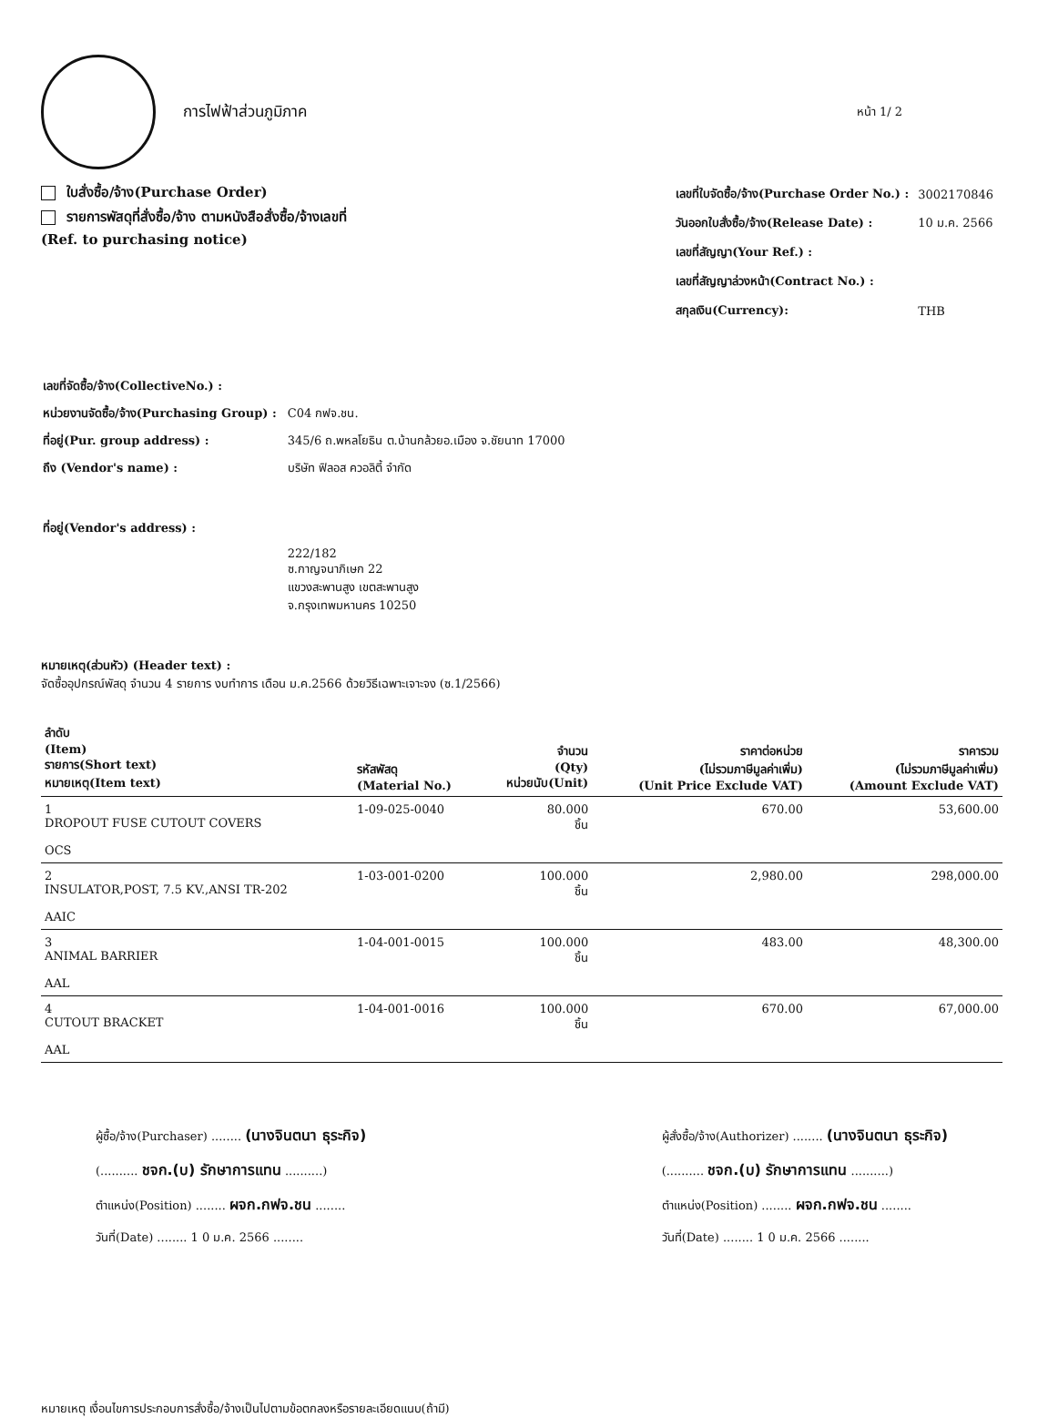การไฟฟ้าส่วนภูมิภาค
หน้า 1/ 2
ใบสั่งซื้อ/จ้าง(Purchase Order)
รายการพัสดุที่สั่งซื้อ/จ้าง ตามหนังสือสั่งซื้อ/จ้างเลขที่
(Ref. to purchasing notice)
| เลขที่ใบจัดซื้อ/จ้าง(Purchase Order No.) : | 3002170846 |
| วันออกใบสั่งซื้อ/จ้าง(Release Date) : | 10 ม.ค. 2566 |
| เลขที่สัญญา(Your Ref.) : | |
| เลขที่สัญญาล่วงหน้า(Contract No.) : | |
| สกุลเงิน(Currency): | THB |
| เลขที่จัดซื้อ/จ้าง(CollectiveNo.) : | |
| หน่วยงานจัดซื้อ/จ้าง(Purchasing Group) : | C04 กฟจ.ชน. |
| ที่อยู่(Pur. group address) : | 345/6 ถ.พหลโยธิน ต.บ้านกล้วยอ.เมือง จ.ชัยนาท 17000 |
| ถึง (Vendor's name) : | บริษัท ฟิลอส ควอลิตี้ จำกัด |
| ที่อยู่(Vendor's address) : | |
| | 222/182 ซ.กาญจนาภิเษก 22 แขวงสะพานสูง เขตสะพานสูง จ.กรุงเทพมหานคร 10250 |
หมายเหตุ(ส่วนหัว) (Header text) :
จัดซื้ออุปกรณ์พัสดุ จำนวน 4 รายการ งบทำการ เดือน ม.ค.2566 ด้วยวิธีเฉพาะเจาะจง (ซ.1/2566)
| ลำดับ (Item) รายการ(Short text) หมายเหตุ(Item text) | รหัสพัสดุ (Material No.) | จำนวน (Qty) หน่วยนับ(Unit) | ราคาต่อหน่วย (ไม่รวมภาษีมูลค่าเพิ่ม) (Unit Price Exclude VAT) | ราคารวม (ไม่รวมภาษีมูลค่าเพิ่ม) (Amount Exclude VAT) |
| --- | --- | --- | --- | --- |
| 1 DROPOUT FUSE CUTOUT COVERS OCS | 1-09-025-0040 | 80.000 ชิ้น | 670.00 | 53,600.00 |
| 2 INSULATOR,POST, 7.5 KV.,ANSI TR-202 AAIC | 1-03-001-0200 | 100.000 ชิ้น | 2,980.00 | 298,000.00 |
| 3 ANIMAL BARRIER AAL | 1-04-001-0015 | 100.000 ชิ้น | 483.00 | 48,300.00 |
| 4 CUTOUT BRACKET AAL | 1-04-001-0016 | 100.000 ชิ้น | 670.00 | 67,000.00 |
ผู้ซื้อ/จ้าง(Purchaser) ........ (นางจินตนา ธุระกิจ)
(.......... ชจก.(บ) รักษาการแทน ..........)
ตำแหน่ง(Position) ........ ผจก.กฟจ.ชน ........
วันที่(Date) ........ 1 0 ม.ค. 2566 ........
ผู้สั่งซื้อ/จ้าง(Authorizer) ........ (นางจินตนา ธุระกิจ)
(.......... ชจก.(บ) รักษาการแทน ..........)
ตำแหน่ง(Position) ........ ผจก.กฟจ.ชน ........
วันที่(Date) ........ 1 0 ม.ค. 2566 ........
หมายเหตุ เงื่อนไขการประกอบการสั่งซื้อ/จ้างเป็นไปตามข้อตกลงหรือรายละเอียดแนบ(ถ้ามี)